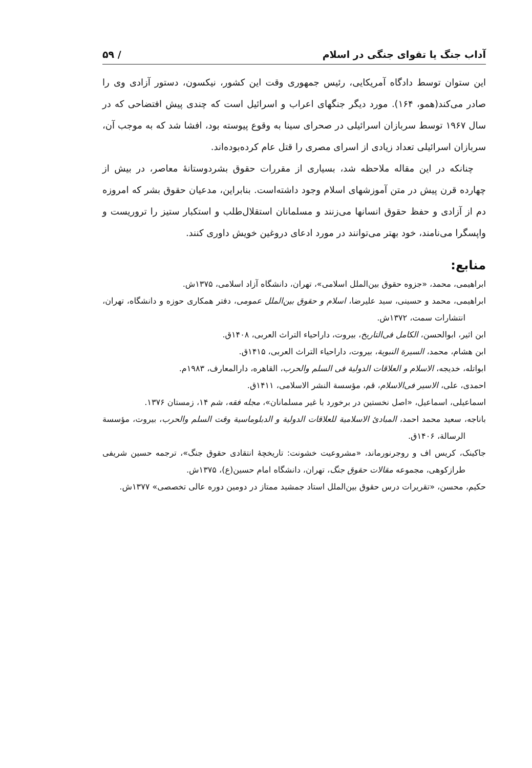آداب جنگ یا تقوای جنگی در اسلام / ۵۹
این ستوان توسط دادگاه آمریکایی، رئیس جمهوری وقت این کشور، نیکسون، دستور آزادی وی را صادر می‌کند(همو، ۱۶۴). مورد دیگر جنگهای اعراب و اسرائیل است که چندی پیش افتضاحی که در سال ۱۹۶۷ توسط سربازان اسرائیلی در صحرای سینا به وقوع پیوسته بود، افشا شد که به موجب آن، سربازان اسرائیلی تعداد زیادی از اسرای مصری را قتل عام کرده‌بوده‌اند.
چنانکه در این مقاله ملاحظه شد، بسیاری از مقررات حقوق بشردوستانهٔ معاصر، در بیش از چهارده قرن پیش در متن آموزشهای اسلام وجود داشته‌است. بنابراین، مدعیان حقوق بشر که امروزه دم از آزادی و حفظ حقوق انسانها می‌زنند و مسلمانان استقلال‌طلب و استکبار ستیز را تروریست و واپسگرا می‌نامند، خود بهتر می‌توانند در مورد ادعای دروغین خویش داوری کنند.
منابع:
ابراهیمی، محمد، «جزوه حقوق بین‌الملل اسلامی»، تهران، دانشگاه آزاد اسلامی، ۱۳۷۵ش.
ابراهیمی، محمد و حسینی، سید علیرضا، اسلام و حقوق بین‌الملل عمومی، دفتر همکاری حوزه و دانشگاه، تهران، انتشارات سمت، ۱۳۷۲ش.
ابن اثیر، ابوالحسن، الکامل فی‌التاریخ، بیروت، داراحیاء التراث العربی، ۱۴۰۸ق.
ابن هشام، محمد، السیرة النبویة، بیروت، داراحیاء التراث العربی، ۱۴۱۵ق.
ابواتله، خدیجه، الاسلام و العلاقات الدولیة فی السلم والحرب، القاهره، دارالمعارف، ۱۹۸۳م.
احمدی، علی، الاسیر فی‌الاسلام، قم، مؤسسة النشر الاسلامی، ۱۴۱۱ق.
اسماعیلی، اسماعیل، «اصل نخستین در برخورد با غیر مسلمانان»، مجله فقه، شم ۱۴، زمستان ۱۳۷۶.
باناجه، سعید محمد احمد، المبادئ الاسلامیة للعلاقات الدولیة و الدبلوماسیة وقت السلم والحرب، بیروت، مؤسسة الرسالة، ۱۴۰۶ق.
جاکینک، کریس اف و روجرنورماند، «مشروعیت خشونت: تاریخچهٔ انتقادی حقوق جنگ»، ترجمه حسین شریفی طرازکوهی، مجموعه مقالات حقوق جنگ، تهران، دانشگاه امام حسین(ع)، ۱۳۷۵ش.
حکیم، محسن، «تقریرات درس حقوق بین‌الملل استاد جمشید ممتاز در دومین دوره عالی تخصصی» ۱۳۷۷ش.